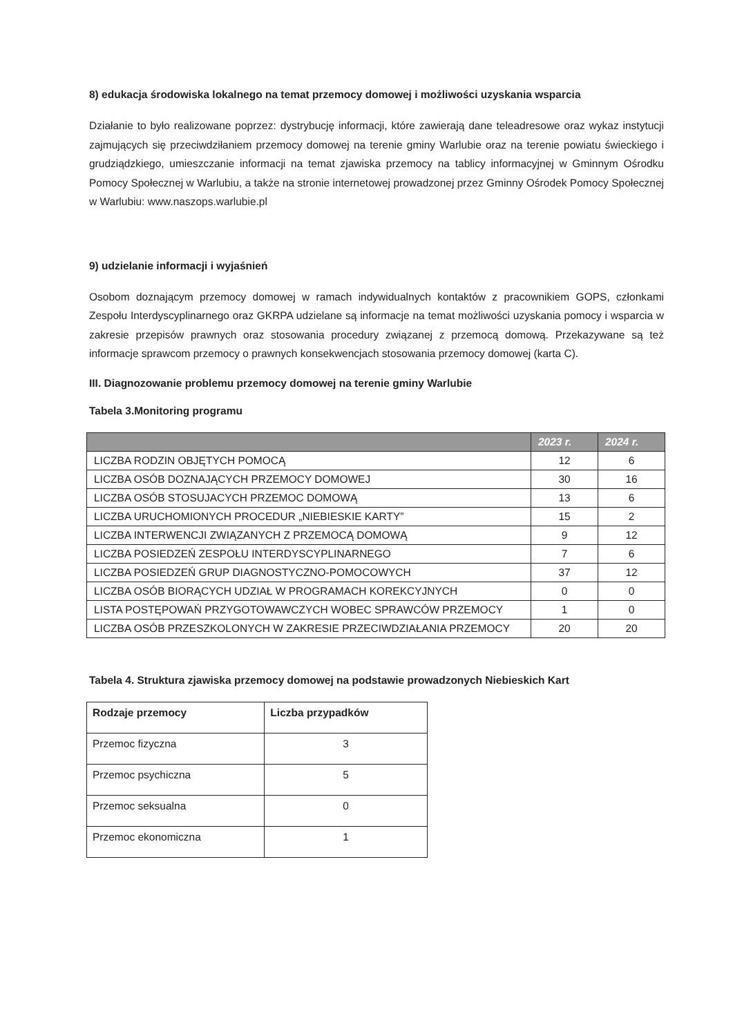8) edukacja środowiska lokalnego na temat przemocy domowej i możliwości uzyskania wsparcia
Działanie to było realizowane poprzez: dystrybucję informacji, które zawierają dane teleadresowe oraz wykaz instytucji zajmujących się przeciwdziłaniem przemocy domowej na terenie gminy Warlubie oraz na terenie powiatu świeckiego i grudziądzkiego, umieszczanie informacji na temat zjawiska przemocy na tablicy informacyjnej w Gminnym Ośrodku Pomocy Społecznej w Warlubiu, a także na stronie internetowej prowadzonej przez Gminny Ośrodek Pomocy Społecznej w Warlubiu: www.naszops.warlubie.pl
9) udzielanie informacji i wyjaśnień
Osobom doznającym przemocy domowej w ramach indywidualnych kontaktów z pracownikiem GOPS, członkami Zespołu Interdyscyplinarnego oraz GKRPA udzielane są informacje na temat możliwości uzyskania pomocy i wsparcia w zakresie przepisów prawnych oraz stosowania procedury związanej z przemocą domową. Przekazywane są też informacje sprawcom przemocy o prawnych konsekwencjach stosowania przemocy domowej (karta C).
III. Diagnozowanie problemu przemocy domowej na terenie gminy Warlubie
Tabela 3.Monitoring programu
| | 2023 r. | 2024 r. |
| --- | --- | --- |
| LICZBA RODZIN OBJĘTYCH POMOCĄ | 12 | 6 |
| LICZBA OSÓB DOZNAJĄCYCH PRZEMOCY DOMOWEJ | 30 | 16 |
| LICZBA OSÓB STOSUJACYCH PRZEMOC DOMOWĄ | 13 | 6 |
| LICZBA URUCHOMIONYCH PROCEDUR „NIEBIESKIE KARTY” | 15 | 2 |
| LICZBA INTERWENCJI ZWIĄZANYCH Z PRZEMOCĄ DOMOWĄ | 9 | 12 |
| LICZBA POSIEDZEŃ ZESPOŁU INTERDYSCYPLINARNEGO | 7 | 6 |
| LICZBA POSIEDZEŃ GRUP DIAGNOSTYCZNO-POMOCOWYCH | 37 | 12 |
| LICZBA OSÓB BIORĄCYCH UDZIAŁ W PROGRAMACH KOREKCYJNYCH | 0 | 0 |
| LISTA POSTĘPOWAŃ PRZYGOTOWAWCZYCH WOBEC SPRAWCÓW PRZEMOCY | 1 | 0 |
| LICZBA OSÓB PRZESZKOLONYCH W ZAKRESIE PRZECIWDZIAŁANIA PRZEMOCY | 20 | 20 |
Tabela 4. Struktura zjawiska przemocy domowej na podstawie prowadzonych Niebieskich Kart
| Rodzaje przemocy | Liczba przypadków |
| Przemoc fizyczna | 3 |
| Przemoc psychiczna | 5 |
| Przemoc seksualna | 0 |
| Przemoc ekonomiczna | 1 |